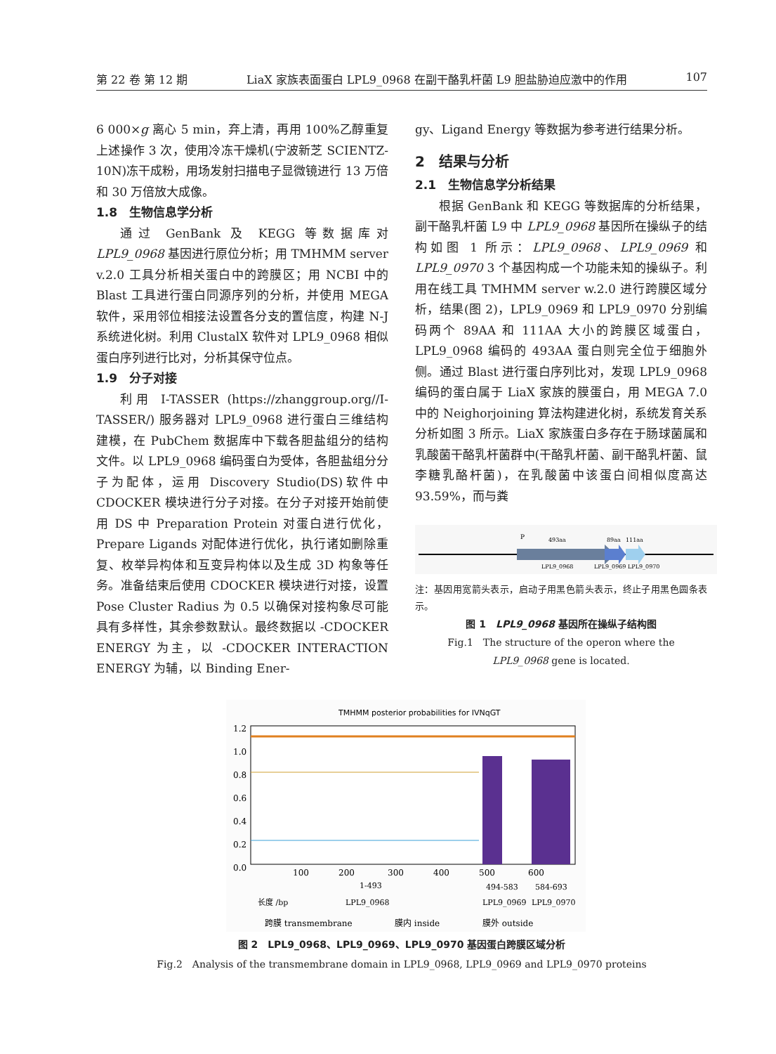第 22 卷 第 12 期 LiaX 家族表面蛋白 LPL9_0968 在副干酪乳杆菌 L9 胆盐胁迫应激中的作用 107
6 000×g 离心 5 min，弃上清，再用 100%乙醇重复上述操作 3 次，使用冷冻干燥机(宁波新芝 SCIENTZ-10N)冻干成粉，用场发射扫描电子显微镜进行 13 万倍和 30 万倍放大成像。
1.8　生物信息学分析
通过 GenBank 及 KEGG 等数据库对 LPL9_0968 基因进行原位分析；用 TMHMM server v.2.0 工具分析相关蛋白中的跨膜区；用 NCBI 中的 Blast 工具进行蛋白同源序列的分析，并使用 MEGA 软件，采用邻位相接法设置各分支的置信度，构建 N-J 系统进化树。利用 ClustalX 软件对 LPL9_0968 相似蛋白序列进行比对，分析其保守位点。
1.9　分子对接
利用 I-TASSER (https://zhanggroup.org//I-TASSER/) 服务器对 LPL9_0968 进行蛋白三维结构建模，在 PubChem 数据库中下载各胆盐组分的结构文件。以 LPL9_0968 编码蛋白为受体，各胆盐组分分子为配体，运用 Discovery Studio(DS)软件中 CDOCKER 模块进行分子对接。在分子对接开始前使用 DS 中 Preparation Protein 对蛋白进行优化，Prepare Ligands 对配体进行优化，执行诸如删除重复、枚举异构体和互变异构体以及生成 3D 构象等任务。准备结束后使用 CDOCKER 模块进行对接，设置 Pose Cluster Radius 为 0.5 以确保对接构象尽可能具有多样性，其余参数默认。最终数据以 -CDOCKER ENERGY 为主，以 -CDOCKER INTERACTION ENERGY 为辅，以 Binding Ener-
gy、Ligand Energy 等数据为参考进行结果分析。
2　结果与分析
2.1　生物信息学分析结果
根据 GenBank 和 KEGG 等数据库的分析结果，副干酪乳杆菌 L9 中 LPL9_0968 基因所在操纵子的结构如图 1 所示：LPL9_0968、LPL9_0969 和 LPL9_0970 3 个基因构成一个功能未知的操纵子。利用在线工具 TMHMM server w.2.0 进行跨膜区域分析，结果(图 2)，LPL9_0969 和 LPL9_0970 分别编码两个 89AA 和 111AA 大小的跨膜区域蛋白，LPL9_0968 编码的 493AA 蛋白则完全位于细胞外侧。通过 Blast 进行蛋白序列比对，发现 LPL9_0968 编码的蛋白属于 LiaX 家族的膜蛋白，用 MEGA 7.0 中的 Neighorjoining 算法构建进化树，系统发育关系分析如图 3 所示。LiaX 家族蛋白多存在于肠球菌属和乳酸菌干酪乳杆菌群中(干酪乳杆菌、副干酪乳杆菌、鼠李糖乳酪杆菌)，在乳酸菌中该蛋白间相似度高达 93.59%，而与粪
P
493aa
89aa
111aa
LPL9_0968
LPL9_0969
LPL9_0970
注：基因用宽箭头表示，启动子用黑色箭头表示，终止子用黑色圆条表示。
图 1　LPL9_0968 基因所在操纵子结构图
Fig.1　The structure of the operon where the
LPL9_0968 gene is located.
TMHMM posterior probabilities for IVNqGT
1.2
1.0
0.8
0.6
0.4
0.2
0.0
100
200
300
400
500
600
1-493
494-583
584-693
长度 /bp
LPL9_0968
LPL9_0969
LPL9_0970
跨膜 transmembrane
膜内 inside
膜外 outside
图 2　LPL9_0968、LPL9_0969、LPL9_0970 基因蛋白跨膜区域分析
Fig.2　Analysis of the transmembrane domain in LPL9_0968, LPL9_0969 and LPL9_0970 proteins